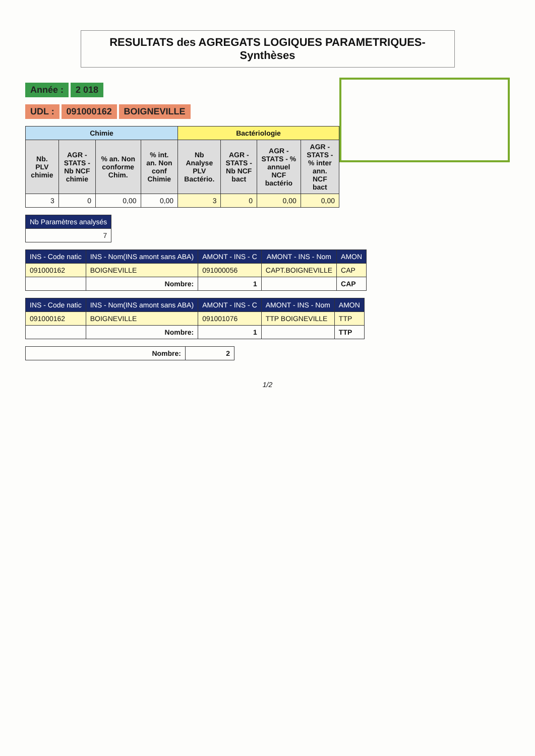RESULTATS des AGREGATS LOGIQUES PARAMETRIQUES- Synthèses
Année : 2 018
UDL : 091000162 BOIGNEVILLE
| Chimie | | | | Bactériologie | | | |
| --- | --- | --- | --- | --- | --- | --- | --- |
| Nb. PLV chimie | AGR - STATS - Nb NCF chimie | % an. Non conforme Chim. | % int. an. Non conf Chimie | Nb Analyse PLV Bactério. | AGR - STATS - Nb NCF bact | AGR - STATS - % annuel NCF bactério | AGR - STATS - % inter ann. NCF bact |
| 3 | 0 | 0,00 | 0,00 | 3 | 0 | 0,00 | 0,00 |
| Nb Paramètres analysés |
| --- |
| 7 |
| INS - Code natic | INS - Nom(INS amont sans ABA) | AMONT - INS - C | AMONT - INS - Nom | AMON |
| --- | --- | --- | --- | --- |
| 091000162 | BOIGNEVILLE | 091000056 | CAPT.BOIGNEVILLE | CAP |
| | Nombre: | 1 | | CAP |
| INS - Code natic | INS - Nom(INS amont sans ABA) | AMONT - INS - C | AMONT - INS - Nom | AMON |
| --- | --- | --- | --- | --- |
| 091000162 | BOIGNEVILLE | 091001076 | TTP BOIGNEVILLE | TTP |
| | Nombre: | 1 | | TTP |
| Nombre: | 2 |
1/2